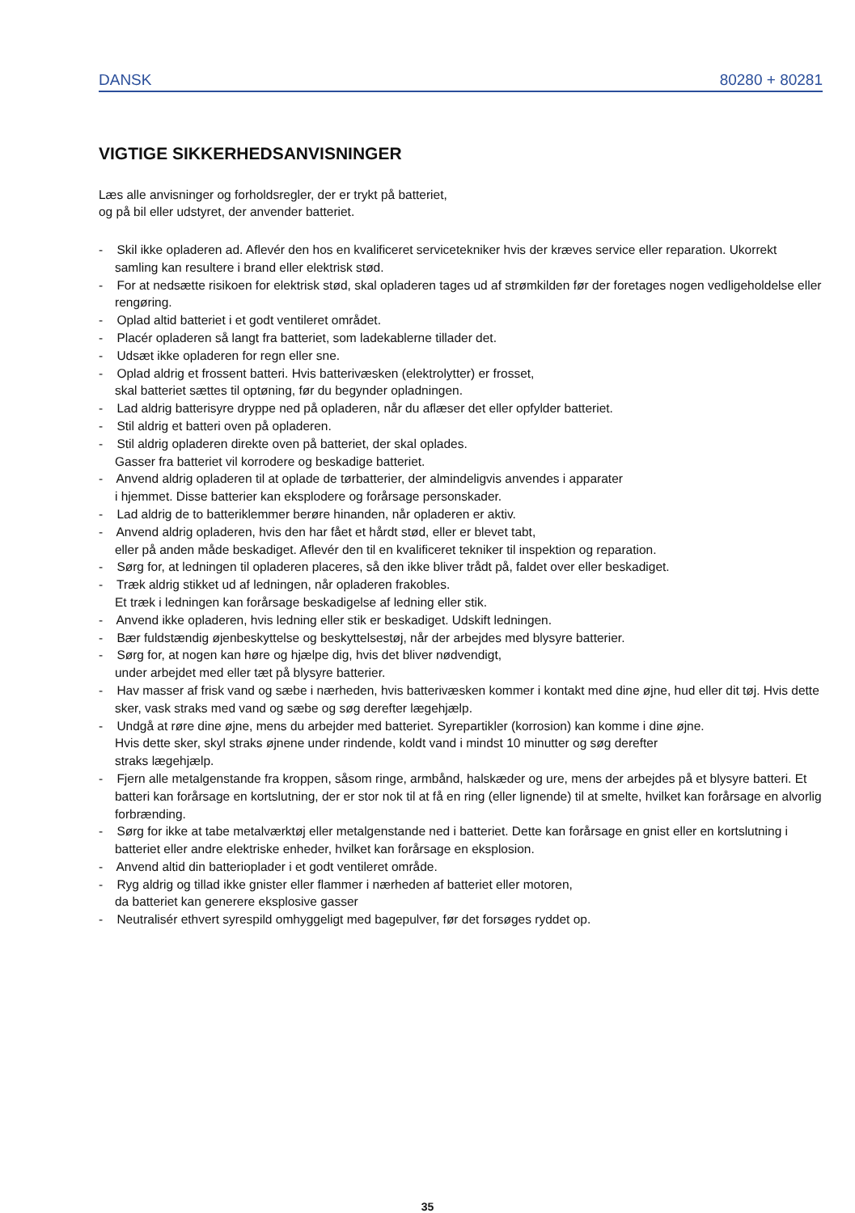DANSK 80280 + 80281
VIGTIGE SIKKERHEDSANVISNINGER
Læs alle anvisninger og forholdsregler, der er trykt på batteriet,
og på bil eller udstyret, der anvender batteriet.
- Skil ikke opladeren ad. Aflevér den hos en kvalificeret servicetekniker hvis der kræves service eller reparation. Ukorrekt samling kan resultere i brand eller elektrisk stød.
- For at nedsætte risikoen for elektrisk stød, skal opladeren tages ud af strømkilden før der foretages nogen vedligeholdelse eller rengøring.
- Oplad altid batteriet i et godt ventileret området.
- Placér opladeren så langt fra batteriet, som ladekablerne tillader det.
- Udsæt ikke opladeren for regn eller sne.
- Oplad aldrig et frossent batteri. Hvis batterivæsken (elektrolytter) er frosset,
skal batteriet sættes til optøning, før du begynder opladningen.
- Lad aldrig batterisyre dryppe ned på opladeren, når du aflæser det eller opfylder batteriet.
- Stil aldrig et batteri oven på opladeren.
- Stil aldrig opladeren direkte oven på batteriet, der skal oplades.
Gasser fra batteriet vil korrodere og beskadige batteriet.
- Anvend aldrig opladeren til at oplade de tørbatterier, der almindeligvis anvendes i apparater
i hjemmet. Disse batterier kan eksplodere og forårsage personskader.
- Lad aldrig de to batteriklemmer berøre hinanden, når opladeren er aktiv.
- Anvend aldrig opladeren, hvis den har fået et hårdt stød, eller er blevet tabt,
eller på anden måde beskadiget. Aflevér den til en kvalificeret tekniker til inspektion og reparation.
- Sørg for, at ledningen til opladeren placeres, så den ikke bliver trådt på, faldet over eller beskadiget.
- Træk aldrig stikket ud af ledningen, når opladeren frakobles.
Et træk i ledningen kan forårsage beskadigelse af ledning eller stik.
- Anvend ikke opladeren, hvis ledning eller stik er beskadiget. Udskift ledningen.
- Bær fuldstændig øjenbeskyttelse og beskyttelsestøj, når der arbejdes med blysyre batterier.
- Sørg for, at nogen kan høre og hjælpe dig, hvis det bliver nødvendigt,
under arbejdet med eller tæt på blysyre batterier.
- Hav masser af frisk vand og sæbe i nærheden, hvis batterivæsken kommer i kontakt med dine øjne, hud eller dit tøj. Hvis dette sker, vask straks med vand og sæbe og søg derefter lægehjælp.
- Undgå at røre dine øjne, mens du arbejder med batteriet. Syrepartikler (korrosion) kan komme i dine øjne.
Hvis dette sker, skyl straks øjnene under rindende, koldt vand i mindst 10 minutter og søg derefter
straks lægehjælp.
- Fjern alle metalgenstande fra kroppen, såsom ringe, armbånd, halskæder og ure, mens der arbejdes på et blysyre batteri. Et batteri kan forårsage en kortslutning, der er stor nok til at få en ring (eller lignende) til at smelte, hvilket kan forårsage en alvorlig forbrænding.
- Sørg for ikke at tabe metalværktøj eller metalgenstande ned i batteriet. Dette kan forårsage en gnist eller en kortslutning i batteriet eller andre elektriske enheder, hvilket kan forårsage en eksplosion.
- Anvend altid din batterioplader i et godt ventileret område.
- Ryg aldrig og tillad ikke gnister eller flammer i nærheden af batteriet eller motoren,
da batteriet kan generere eksplosive gasser
- Neutralisér ethvert syrespild omhyggeligt med bagepulver, før det forsøges ryddet op.
35